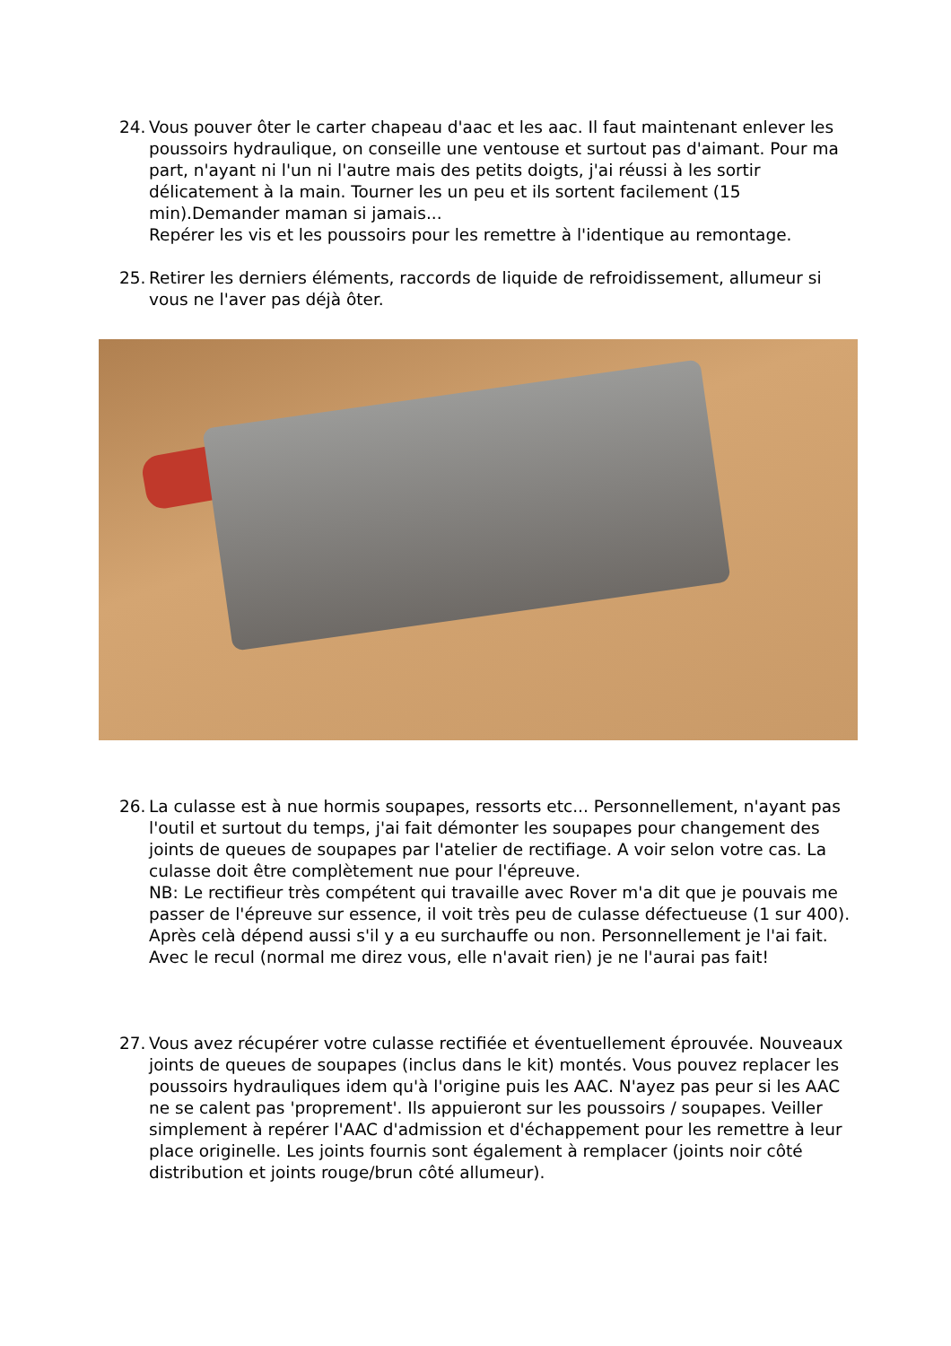24. Vous pouver ôter le carter chapeau d'aac et les aac. Il faut maintenant enlever les poussoirs hydraulique, on conseille une ventouse et surtout pas d'aimant. Pour ma part, n'ayant ni l'un ni l'autre mais des petits doigts, j'ai réussi à les sortir délicatement à la main. Tourner les un peu et ils sortent facilement (15 min).Demander maman si jamais...
Repérer les vis et les poussoirs pour les remettre à l'identique au remontage.
25. Retirer les derniers éléments, raccords de liquide de refroidissement, allumeur si vous ne l'aver pas déjà ôter.
26. La culasse est à nue hormis soupapes, ressorts etc... Personnellement, n'ayant pas l'outil et surtout du temps, j'ai fait démonter les soupapes pour changement des joints de queues de soupapes par l'atelier de rectifiage. A voir selon votre cas. La culasse doit être complètement nue pour l'épreuve.
NB: Le rectifieur très compétent qui travaille avec Rover m'a dit que je pouvais me passer de l'épreuve sur essence, il voit très peu de culasse défectueuse (1 sur 400). Après celà dépend aussi s'il y a eu surchauffe ou non. Personnellement je l'ai fait. Avec le recul (normal me direz vous, elle n'avait rien) je ne l'aurai pas fait!
27. Vous avez récupérer votre culasse rectifiée et éventuellement éprouvée. Nouveaux joints de queues de soupapes (inclus dans le kit) montés. Vous pouvez replacer les poussoirs hydrauliques idem qu'à l'origine puis les AAC. N'ayez pas peur si les AAC ne se calent pas 'proprement'. Ils appuieront sur les poussoirs / soupapes. Veiller simplement à repérer l'AAC d'admission et d'échappement pour les remettre à leur place originelle. Les joints fournis sont également à remplacer (joints noir côté distribution et joints rouge/brun côté allumeur).